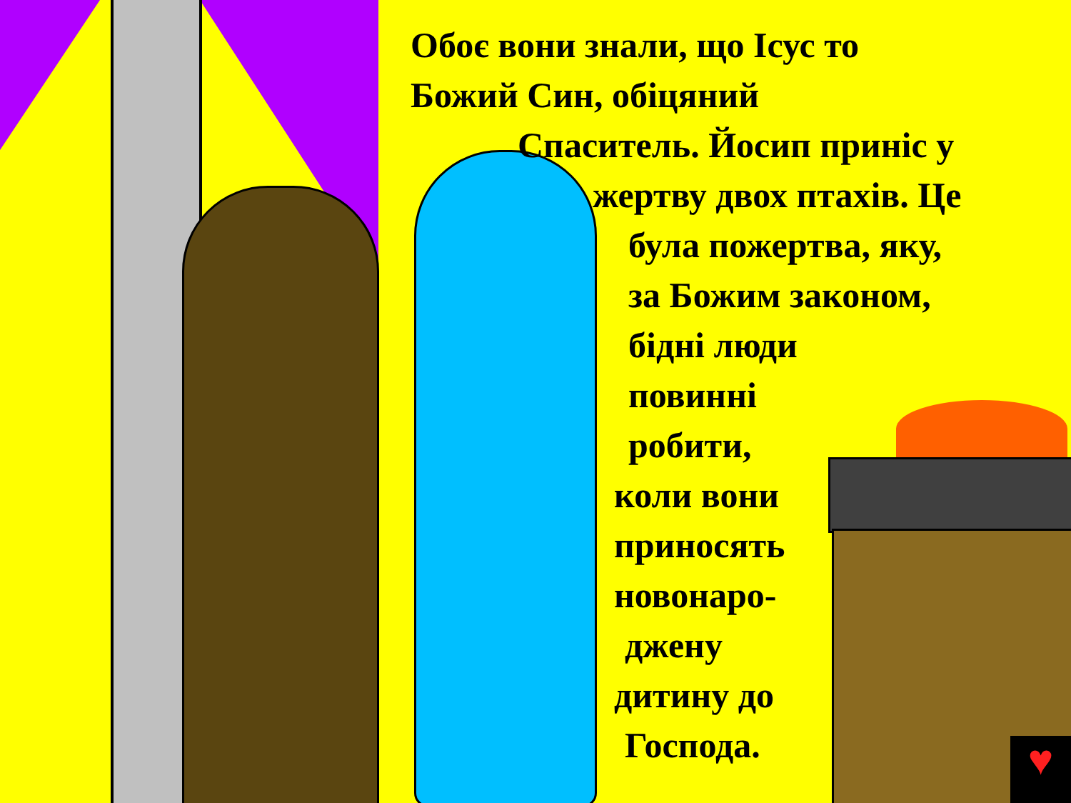♥
Обоє вони знали, що Ісус то
Божий Син, обіцяний
Спаситель. Йосип приніс у
жертву двох птахів. Це
була пожертва, яку,
за Божим законом,
бідні люди
повинні
робити,
коли вони
приносять
новонаро-
джену
дитину до
Господа.